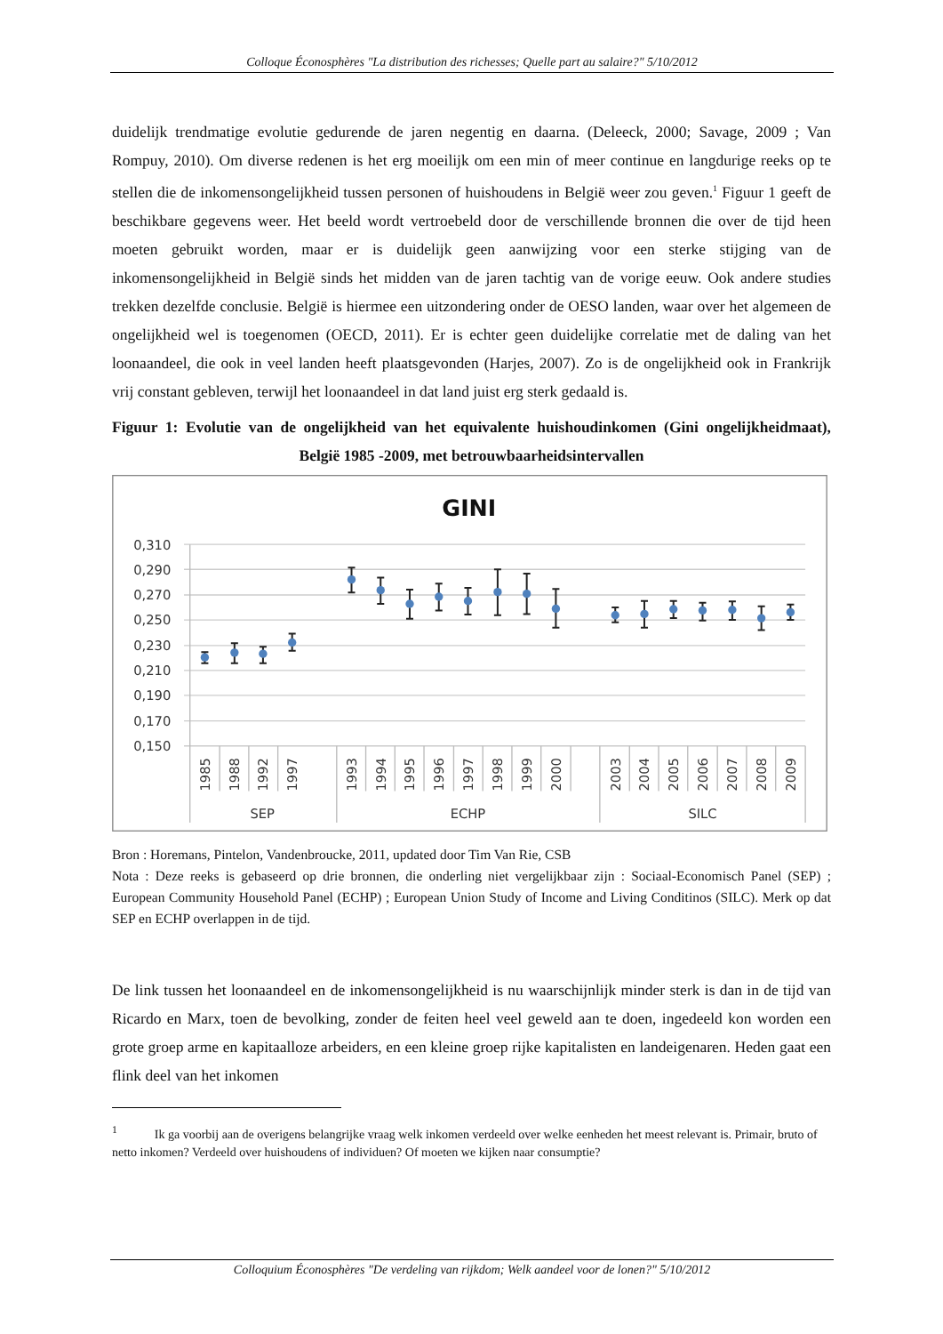Colloque Éconosphères "La distribution des richesses; Quelle part au salaire?" 5/10/2012
duidelijk trendmatige evolutie gedurende de jaren negentig en daarna. (Deleeck, 2000; Savage, 2009 ; Van Rompuy, 2010). Om diverse redenen is het erg moeilijk om een min of meer continue en langdurige reeks op te stellen die de inkomensongelijkheid tussen personen of huishoudens in België weer zou geven.<sup>1</sup> Figuur 1 geeft de beschikbare gegevens weer. Het beeld wordt vertroebeld door de verschillende bronnen die over de tijd heen moeten gebruikt worden, maar er is duidelijk geen aanwijzing voor een sterke stijging van de inkomensongelijkheid in België sinds het midden van de jaren tachtig van de vorige eeuw. Ook andere studies trekken dezelfde conclusie. België is hiermee een uitzondering onder de OESO landen, waar over het algemeen de ongelijkheid wel is toegenomen (OECD, 2011). Er is echter geen duidelijke correlatie met de daling van het loonaandeel, die ook in veel landen heeft plaatsgevonden (Harjes, 2007). Zo is de ongelijkheid ook in Frankrijk vrij constant gebleven, terwijl het loonaandeel in dat land juist erg sterk gedaald is.
Figuur 1: Evolutie van de ongelijkheid van het equivalente huishoudinkomen (Gini ongelijkheidmaat), België 1985 -2009, met betrouwbaarheidsintervallen
GINI
0,310
0,290
0,270
0,250
0,230
0,210
0,190
0,170
0,150
1985
1988
1992
1997
1993
1994
1995
1996
1997
1998
1999
2000
2003
2004
2005
2006
2007
2008
2009
SEP
ECHP
SILC
Bron : Horemans, Pintelon, Vandenbroucke, 2011, updated door Tim Van Rie, CSB
Nota : Deze reeks is gebaseerd op drie bronnen, die onderling niet vergelijkbaar zijn : Sociaal-Economisch Panel (SEP) ; European Community Household Panel (ECHP) ; European Union Study of Income and Living Conditinos (SILC). Merk op dat SEP en ECHP overlappen in de tijd.
De link tussen het loonaandeel en de inkomensongelijkheid is nu waarschijnlijk minder sterk is dan in de tijd van Ricardo en Marx, toen de bevolking, zonder de feiten heel veel geweld aan te doen, ingedeeld kon worden een grote groep arme en kapitaalloze arbeiders, en een kleine groep rijke kapitalisten en landeigenaren. Heden gaat een flink deel van het inkomen
<sup>1</sup> Ik ga voorbij aan de overigens belangrijke vraag welk inkomen verdeeld over welke eenheden het meest relevant is. Primair, bruto of netto inkomen? Verdeeld over huishoudens of individuen? Of moeten we kijken naar consumptie?
Colloquium Éconosphères "De verdeling van rijkdom; Welk aandeel voor de lonen?" 5/10/2012